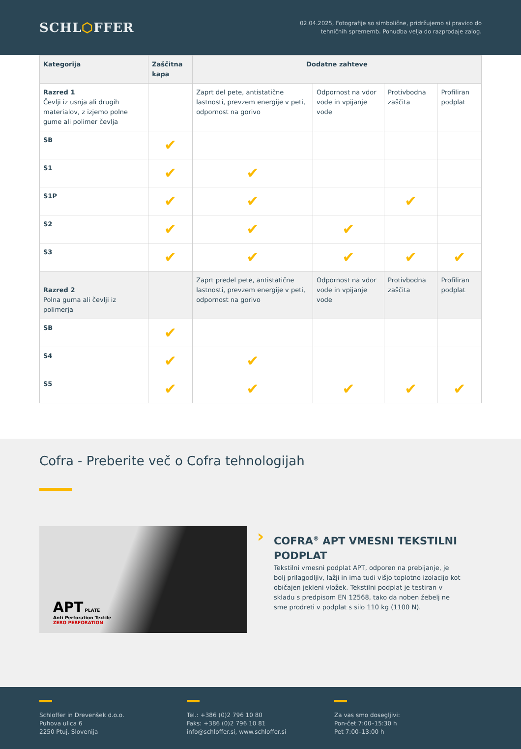SCHL⬡FFER
02.04.2025, Fotografije so simbolične, pridržujemo si pravico do
tehničnih sprememb. Ponudba velja do razprodaje zalog.
| Kategorija | Zaščitna kapa | Dodatne zahteve | | | |
| --- | --- | --- | --- | --- | --- |
| Razred 1 Čevlji iz usnja ali drugih materialov, z izjemo polne gume ali polimer čevlja | | Zaprt del pete, antistatične lastnosti, prevzem energije v peti, odpornost na gorivo | Odpornost na vdor vode in vpijanje vode | Protivbodna zaščita | Profiliran podplat |
| SB | ✔ | | | | |
| S1 | ✔ | ✔ | | | |
| S1P | ✔ | ✔ | | ✔ | |
| S2 | ✔ | ✔ | ✔ | | |
| S3 | ✔ | ✔ | ✔ | ✔ | ✔ |
| Razred 2 Polna guma ali čevlji iz polimerja | | Zaprt predel pete, antistatične lastnosti, prevzem energije v peti, odpornost na gorivo | Odpornost na vdor vode in vpijanje vode | Protivbodna zaščita | Profiliran podplat |
| SB | ✔ | | | | |
| S4 | ✔ | ✔ | | | |
| S5 | ✔ | ✔ | ✔ | ✔ | ✔ |
Cofra - Preberite več o Cofra tehnologijah
APT PLATE
Anti Perforation Textile
ZERO PERFORATION
›
COFRA<sup>®</sup> APT VMESNI TEKSTILNI PODPLAT
Tekstilni vmesni podplat APT, odporen na prebijanje, je bolj prilagodljiv, lažji in ima tudi višjo toplotno izolacijo kot običajen jekleni vložek. Tekstilni podplat je testiran v skladu s predpisom EN 12568, tako da noben žebelj ne sme prodreti v podplat s silo 110 kg (1100 N).
Schloffer in Drevenšek d.o.o.
Puhova ulica 6
2250 Ptuj, Slovenija
Tel.: +386 (0)2 796 10 80
Faks: +386 (0)2 796 10 81
info@schloffer.si, www.schloffer.si
Za vas smo dosegljivi:
Pon-čet 7:00–15:30 h
Pet 7:00–13:00 h